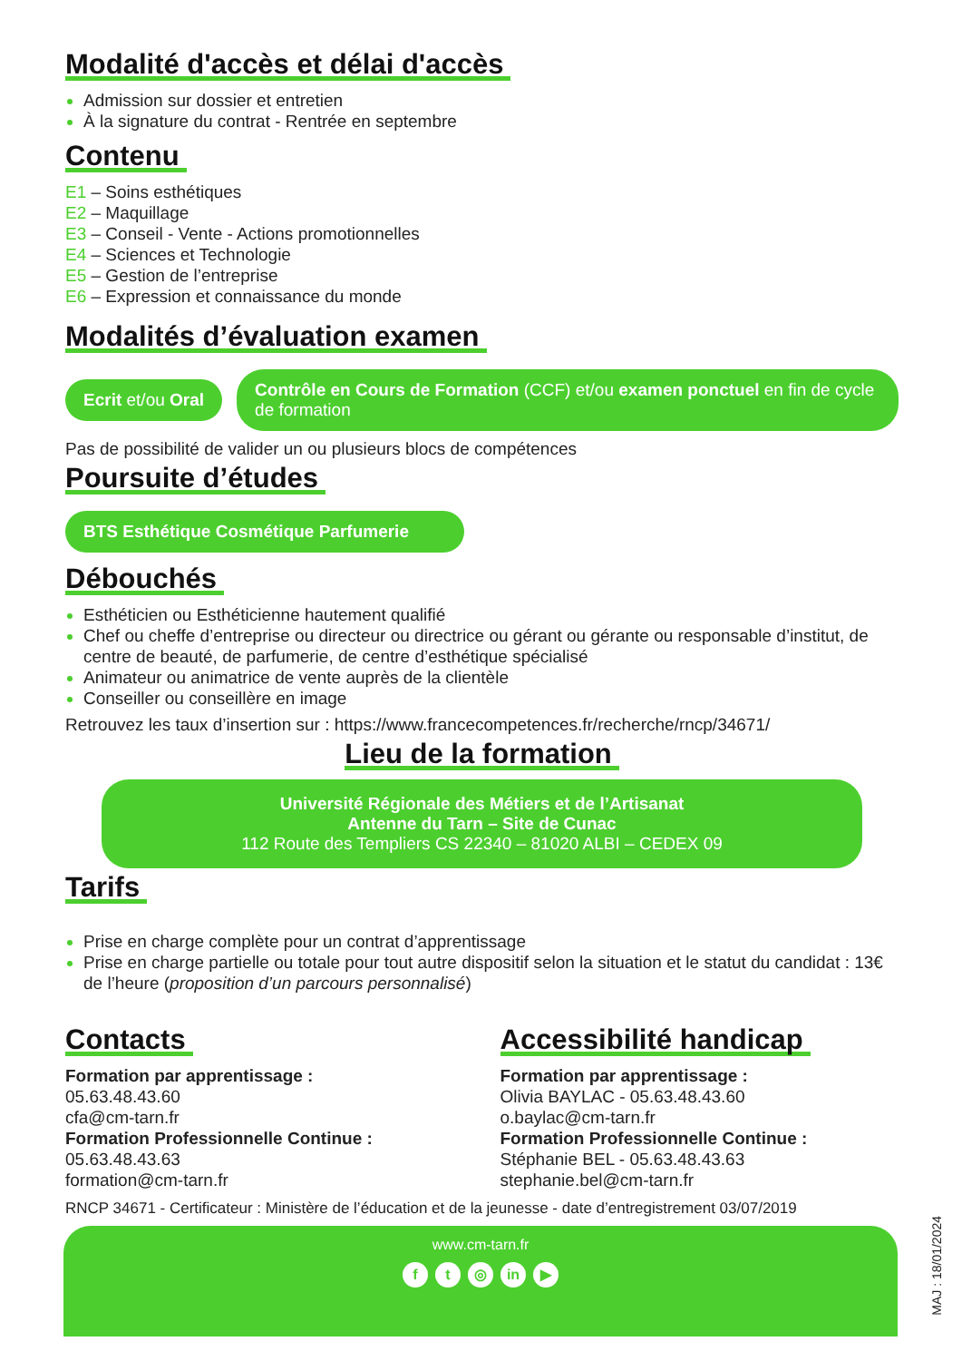Modalité d'accès et délai d'accès
Admission sur dossier et entretien
À la signature du contrat - Rentrée en septembre
Contenu
E1 – Soins esthétiques
E2 – Maquillage
E3 – Conseil - Vente - Actions promotionnelles
E4 – Sciences et Technologie
E5 – Gestion de l’entreprise
E6 – Expression et connaissance du monde
Modalités d’évaluation examen
Ecrit et/ou Oral Contrôle en Cours de Formation (CCF) et/ou examen ponctuel en fin de cycle de formation
Pas de possibilité de valider un ou plusieurs blocs de compétences
Poursuite d’études
BTS Esthétique Cosmétique Parfumerie
Débouchés
Esthéticien ou Esthéticienne hautement qualifié
Chef ou cheffe d’entreprise ou directeur ou directrice ou gérant ou gérante ou responsable d’institut, de centre de beauté, de parfumerie, de centre d’esthétique spécialisé
Animateur ou animatrice de vente auprès de la clientèle
Conseiller ou conseillère en image
Retrouvez les taux d’insertion sur : https://www.francecompetences.fr/recherche/rncp/34671/
Lieu de la formation
Université Régionale des Métiers et de l’Artisanat
Antenne du Tarn – Site de Cunac
112 Route des Templiers CS 22340 – 81020 ALBI – CEDEX 09
Tarifs
Prise en charge complète pour un contrat d’apprentissage
Prise en charge partielle ou totale pour tout autre dispositif selon la situation et le statut du candidat : 13€ de l’heure (proposition d’un parcours personnalisé)
Contacts
Formation par apprentissage :
05.63.48.43.60
cfa@cm-tarn.fr
Formation Professionnelle Continue :
05.63.48.43.63
formation@cm-tarn.fr
Accessibilité handicap
Formation par apprentissage :
Olivia BAYLAC - 05.63.48.43.60
o.baylac@cm-tarn.fr
Formation Professionnelle Continue :
Stéphanie BEL - 05.63.48.43.63
stephanie.bel@cm-tarn.fr
RNCP 34671 - Certificateur : Ministère de l’éducation et de la jeunesse - date d’entregistrement 03/07/2019
www.cm-tarn.fr
f t ◎ in ▶
MAJ : 18/01/2024